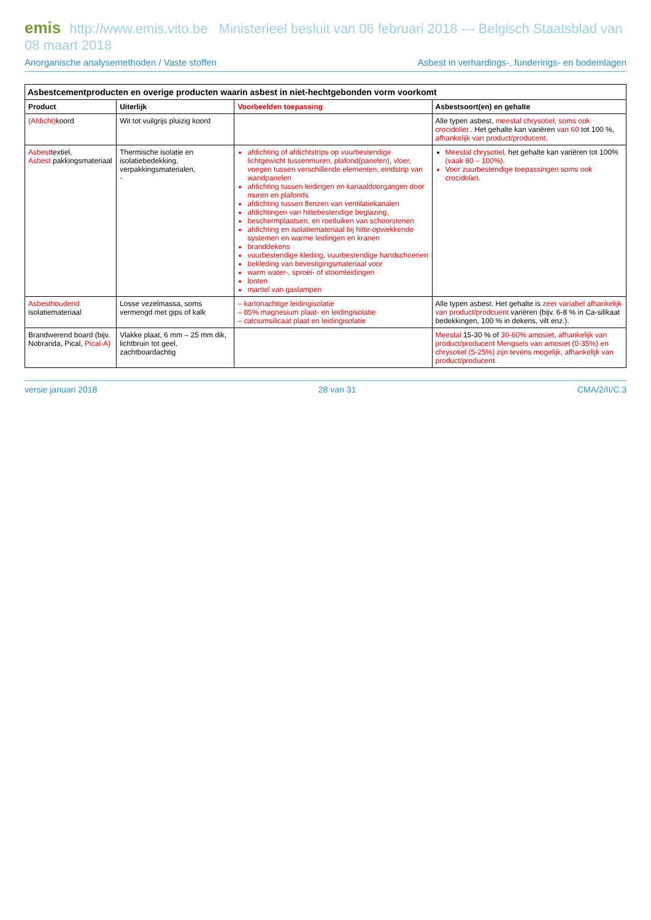emis http://www.emis.vito.be Ministerieel besluit van 06 februari 2018 --- Belgisch Staatsblad van 08 maart 2018
Anorganische analysemethoden / Vaste stoffen Asbest in verhardings-, funderings- en bodemlagen
Asbestcementproducten en overige producten waarin asbest in niet-hechtgebonden vorm voorkomt
| Product | Uiterlijk | Voorbeelden toepassing | Asbestsoort(en) en gehalte |
| --- | --- | --- | --- |
| (Afdicht) koord | Wit tot vuilgrijs pluizig koord | | Alle typen asbest, meestal chrysotiel, soms ook crocidoliet . Het gehalte kan variëren van 60 tot 100 %, afhankelijk van product/producent. |
| Asbest textiel, Asbest pakkingsmateriaal | Thermische isolatie en isolatiebedekking, verpakkingsmaterialen, - | afdichting of afdichtstrips op vuurbestendige lichtgewicht tussenmuren, plafond(panelen), vloer, voegen tussen verschillende elementen, eindstrip van wandpanelen afdichting tussen leidingen en kanaaldoorgangen door muren en plafonds afdichting tussen flenzen van ventilatiekanalen afdichtingen van hittebestendige beglazing, beschermplaatsen, en roetluiken van schoorstenen afdichting en isolatiemateriaal bij hitte-opwekkende systemen en warme leidingen en kranen branddekens vuurbestendige kleding, vuurbestendige handschoenen bekleding van bevestigingsmateriaal voor warm water-, sproei- of stoomleidingen lonten mantel van gaslampen | Meestal chrysotiel, het gehalte kan variëren tot 100% (vaak 80 – 100%) . Voor zuurbestendige toepassingen soms ook crocidoliet. |
| Asbesthoudend isolatiemateriaal | Losse vezelmassa, soms vermengd met gips of kalk | – kartonachtige leidingisolatie – 85% magnesium plaat- en leidingisolatie – calciumsilicaat plaat en leidingisolatie | Alle typen asbest. Het gehalte is zeer variabel afhankelijk van product/prodcuent variëren (bijv. 6-8 % in Ca-silikaat bedekkingen, 100 % in dekens, vilt enz.). |
| Brandwerend board (bijv. Nobranda, Pical, Pical-A) | Vlakke plaat, 6 mm – 25 mm dik, lichtbruin tot geel, zachtboardachtig | | Meestal 15-30 % of 30-60% amosiet, afhankelijk van product/producent Mengsels van amosiet (0-35%) en chrysotiel (5-25%) zijn tevens mogelijk, afhankelijk van product/producent. |
versie januari 2018 28 van 31 CMA/2/II/C.3